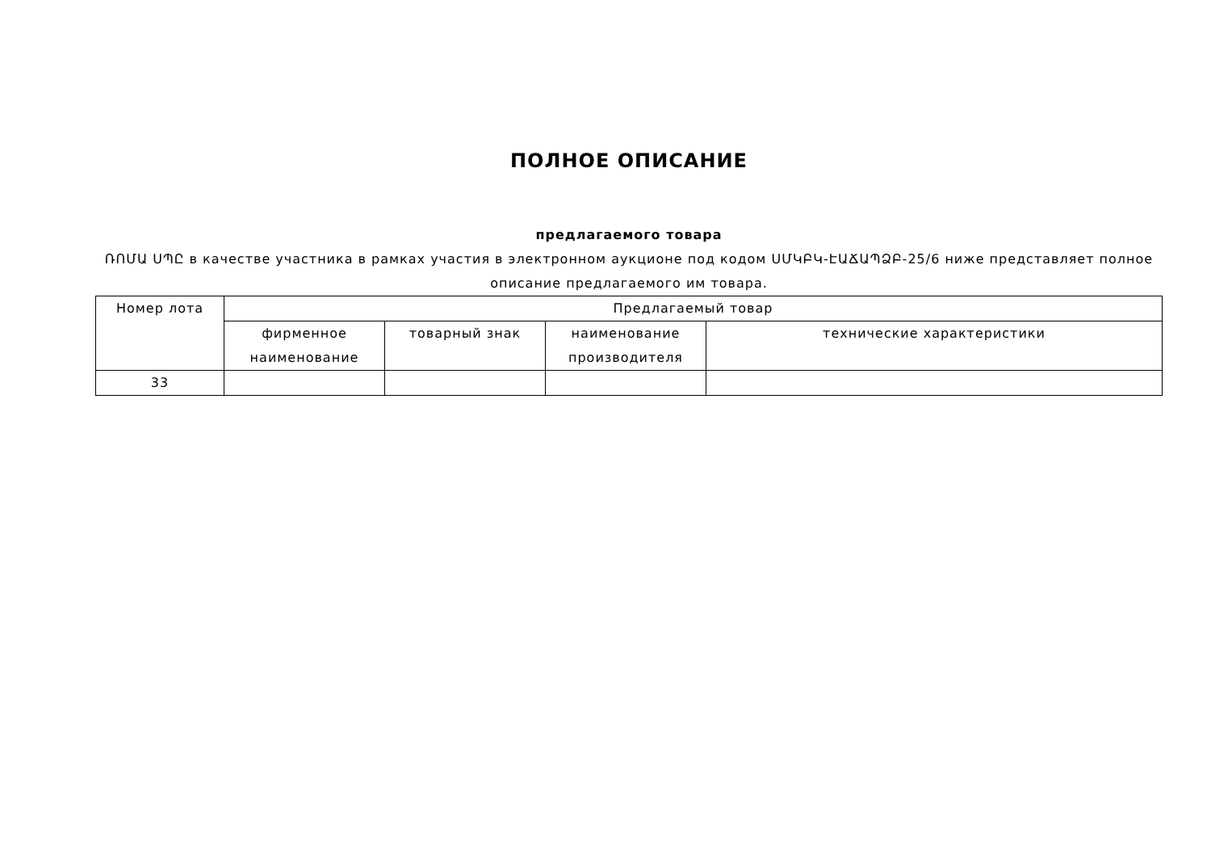ПОЛНОЕ ОПИСАНИЕ
предлагаемого товара
ՌՈՄԱ ՍՊԸ в качестве участника в рамках участия в электронном аукционе под кодом ՍՄԿԲԿ-ԷԱՃԱՊՁԲ-25/6 ниже представляет полное описание предлагаемого им товара.
| Номер лота | Предлагаемый товар | | | |
| --- | --- | --- | --- | --- |
| | фирменное наименование | товарный знак | наименование производителя | технические характеристики |
| 33 | | | | |